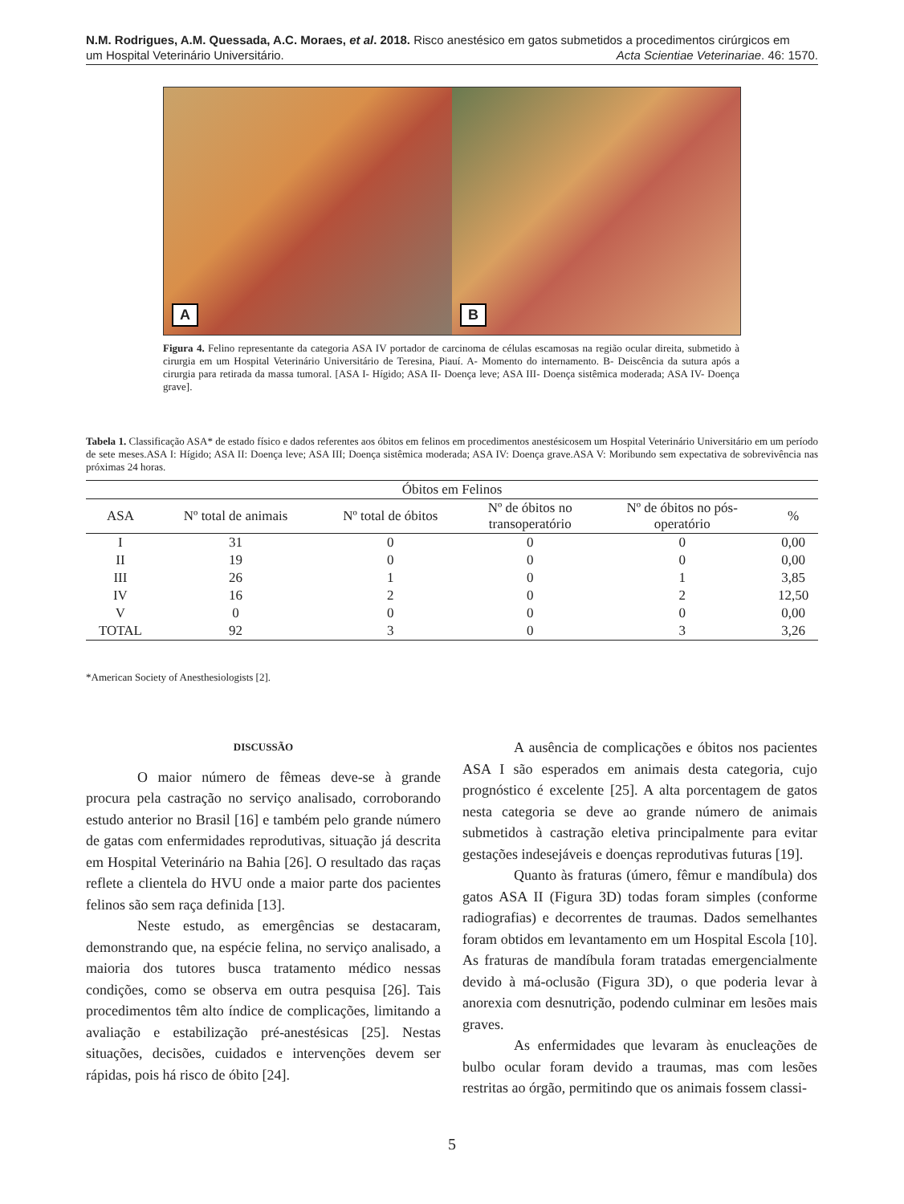N.M. Rodrigues, A.M. Quessada, A.C. Moraes, et al. 2018. Risco anestésico em gatos submetidos a procedimentos cirúrgicos em
um Hospital Veterinário Universitário. Acta Scientiae Veterinariae. 46: 1570.
A
B
Figura 4. Felino representante da categoria ASA IV portador de carcinoma de células escamosas na região ocular direita, submetido à cirurgia em um Hospital Veterinário Universitário de Teresina, Piauí. A- Momento do internamento. B- Deiscência da sutura após a cirurgia para retirada da massa tumoral. [ASA I- Hígido; ASA II- Doença leve; ASA III- Doença sistêmica moderada; ASA IV- Doença grave].
Tabela 1. Classificação ASA* de estado físico e dados referentes aos óbitos em felinos em procedimentos anestésicosem um Hospital Veterinário Universitário em um período de sete meses.ASA I: Hígido; ASA II: Doença leve; ASA III; Doença sistêmica moderada; ASA IV: Doença grave.ASA V: Moribundo sem expectativa de sobrevivência nas próximas 24 horas.
| Óbitos em Felinos | | | | | |
| --- | --- | --- | --- | --- | --- |
| ASA | Nº total de animais | Nº total de óbitos | Nº de óbitos no transoperatório | Nº de óbitos no pós- operatório | % |
| I | 31 | 0 | 0 | 0 | 0,00 |
| II | 19 | 0 | 0 | 0 | 0,00 |
| III | 26 | 1 | 0 | 1 | 3,85 |
| IV | 16 | 2 | 0 | 2 | 12,50 |
| V | 0 | 0 | 0 | 0 | 0,00 |
| TOTAL | 92 | 3 | 0 | 3 | 3,26 |
*American Society of Anesthesiologists [2].
DISCUSSÃO
O maior número de fêmeas deve-se à grande procura pela castração no serviço analisado, corroborando estudo anterior no Brasil [16] e também pelo grande número de gatas com enfermidades reprodutivas, situação já descrita em Hospital Veterinário na Bahia [26]. O resultado das raças reflete a clientela do HVU onde a maior parte dos pacientes felinos são sem raça definida [13].
Neste estudo, as emergências se destacaram, demonstrando que, na espécie felina, no serviço analisado, a maioria dos tutores busca tratamento médico nessas condições, como se observa em outra pesquisa [26]. Tais procedimentos têm alto índice de complicações, limitando a avaliação e estabilização pré-anestésicas [25]. Nestas situações, decisões, cuidados e intervenções devem ser rápidas, pois há risco de óbito [24].
A ausência de complicações e óbitos nos pacientes ASA I são esperados em animais desta categoria, cujo prognóstico é excelente [25]. A alta porcentagem de gatos nesta categoria se deve ao grande número de animais submetidos à castração eletiva principalmente para evitar gestações indesejáveis e doenças reprodutivas futuras [19].
Quanto às fraturas (úmero, fêmur e mandíbula) dos gatos ASA II (Figura 3D) todas foram simples (conforme radiografias) e decorrentes de traumas. Dados semelhantes foram obtidos em levantamento em um Hospital Escola [10]. As fraturas de mandíbula foram tratadas emergencialmente devido à má-oclusão (Figura 3D), o que poderia levar à anorexia com desnutrição, podendo culminar em lesões mais graves.
As enfermidades que levaram às enucleações de bulbo ocular foram devido a traumas, mas com lesões restritas ao órgão, permitindo que os animais fossem classi-
5